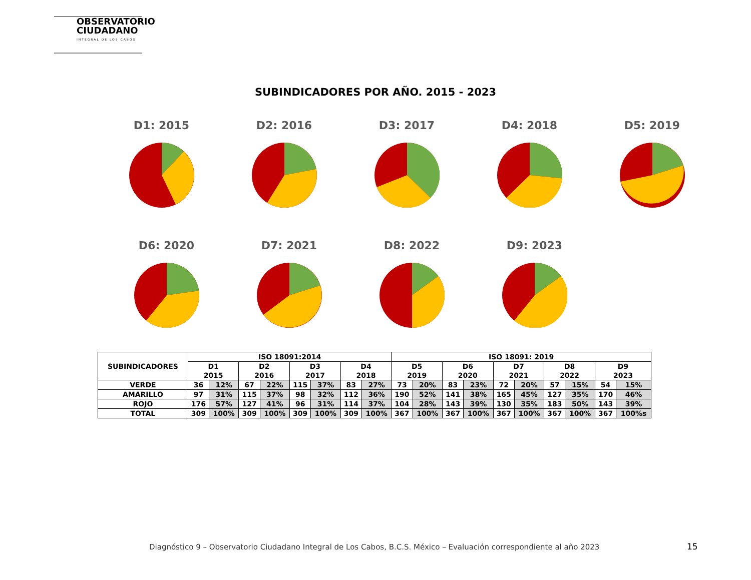OBSERVATORIO CIUDADANO
INTEGRAL DE LOS CABOS
SUBINDICADORES POR AÑO. 2015 - 2023
D1: 2015 D2: 2016 D3: 2017 D4: 2018 D5: 2019
D6: 2020 D7: 2021 D8: 2022 D9: 2023
| SUBINDICADORES | ISO 18091:2014 | | | | | | | | ISO 18091: 2019 | | | | | | | | | |
| --- | --- | --- | --- | --- | --- | --- | --- | --- | --- | --- | --- | --- | --- | --- | --- | --- | --- | --- |
| | D1 2015 | | D2 2016 | | D3 2017 | | D4 2018 | | D5 2019 | | D6 2020 | | D7 2021 | | D8 2022 | | D9 2023 | |
| VERDE | 36 | 12% | 67 | 22% | 115 | 37% | 83 | 27% | 73 | 20% | 83 | 23% | 72 | 20% | 57 | 15% | 54 | 15% |
| AMARILLO | 97 | 31% | 115 | 37% | 98 | 32% | 112 | 36% | 190 | 52% | 141 | 38% | 165 | 45% | 127 | 35% | 170 | 46% |
| ROJO | 176 | 57% | 127 | 41% | 96 | 31% | 114 | 37% | 104 | 28% | 143 | 39% | 130 | 35% | 183 | 50% | 143 | 39% |
| TOTAL | 309 | 100% | 309 | 100% | 309 | 100% | 309 | 100% | 367 | 100% | 367 | 100% | 367 | 100% | 367 | 100% | 367 | 100%s |
Diagnóstico 9 – Observatorio Ciudadano Integral de Los Cabos, B.C.S. México – Evaluación correspondiente al año 2023
15